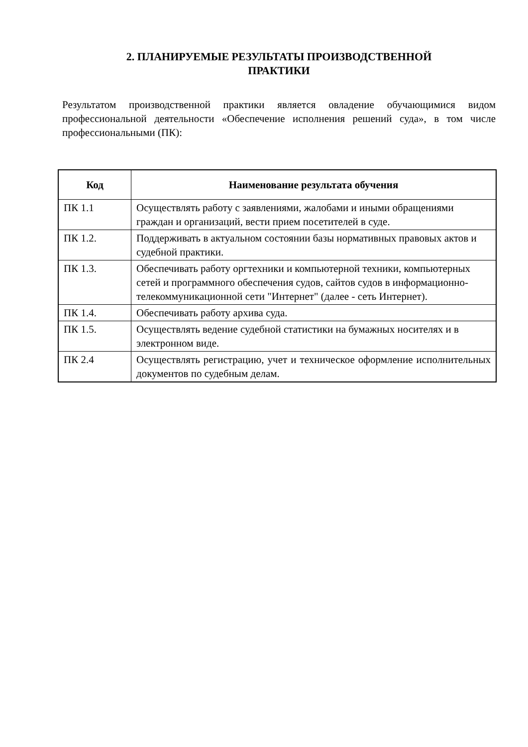2. ПЛАНИРУЕМЫЕ РЕЗУЛЬТАТЫ ПРОИЗВОДСТВЕННОЙ
ПРАКТИКИ
Результатом производственной практики является овладение обучающимися видом профессиональной деятельности «Обеспечение исполнения решений суда», в том числе профессиональными (ПК):
| Код | Наименование результата обучения |
| --- | --- |
| ПК 1.1 | Осуществлять работу с заявлениями, жалобами и иными обращениями граждан и организаций, вести прием посетителей в суде. |
| ПК 1.2. | Поддерживать в актуальном состоянии базы нормативных правовых актов и судебной практики. |
| ПК 1.3. | Обеспечивать работу оргтехники и компьютерной техники, компьютерных сетей и программного обеспечения судов, сайтов судов в информационно-телекоммуникационной сети "Интернет" (далее - сеть Интернет). |
| ПК 1.4. | Обеспечивать работу архива суда. |
| ПК 1.5. | Осуществлять ведение судебной статистики на бумажных носителях и в электронном виде. |
| ПК 2.4 | Осуществлять регистрацию, учет и техническое оформление исполнительных документов по судебным делам. |